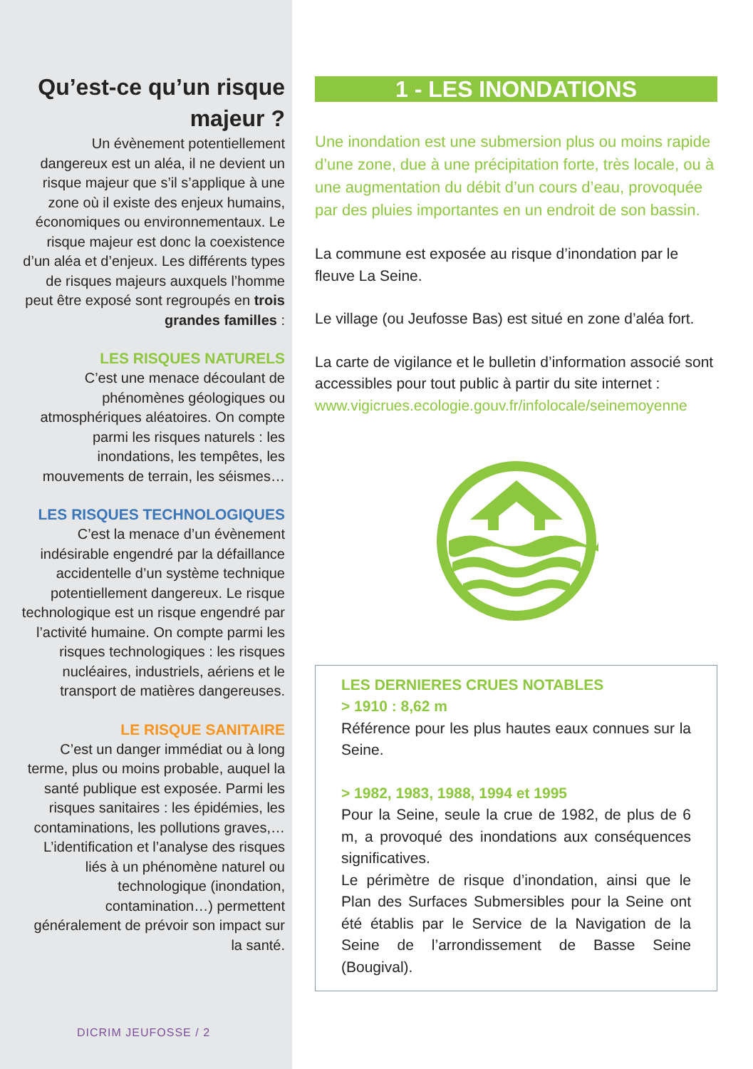Qu’est-ce qu’un risque majeur ?
Un évènement potentiellement dangereux est un aléa, il ne devient un risque majeur que s’il s’applique à une zone où il existe des enjeux humains, économiques ou environnementaux. Le risque majeur est donc la coexistence d’un aléa et d’enjeux. Les différents types de risques majeurs auxquels l’homme peut être exposé sont regroupés en trois grandes familles :
LES RISQUES NATURELS
C’est une menace découlant de phénomènes géologiques ou atmosphériques aléatoires. On compte parmi les risques naturels : les inondations, les tempêtes, les mouvements de terrain, les séismes…
LES RISQUES TECHNOLOGIQUES
C’est la menace d’un évènement indésirable engendré par la défaillance accidentelle d’un système technique potentiellement dangereux. Le risque technologique est un risque engendré par l’activité humaine. On compte parmi les risques technologiques : les risques nucléaires, industriels, aériens et le transport de matières dangereuses.
LE RISQUE SANITAIRE
C’est un danger immédiat ou à long terme, plus ou moins probable, auquel la santé publique est exposée. Parmi les risques sanitaires : les épidémies, les contaminations, les pollutions graves,… L’identification et l’analyse des risques liés à un phénomène naturel ou technologique (inondation, contamination…) permettent généralement de prévoir son impact sur la santé.
DICRIM JEUFOSSE / 2
1 - LES INONDATIONS
Une inondation est une submersion plus ou moins rapide d’une zone, due à une précipitation forte, très locale, ou à une augmentation du débit d’un cours d’eau, provoquée par des pluies importantes en un endroit de son bassin.
La commune est exposée au risque d’inondation par le fleuve La Seine.
Le village (ou Jeufosse Bas) est situé en zone d’aléa fort.
La carte de vigilance et le bulletin d’information associé sont accessibles pour tout public à partir du site internet : www.vigicrues.ecologie.gouv.fr/infolocale/seinemoyenne
LES DERNIERES CRUES NOTABLES
> 1910 : 8,62 m
Référence pour les plus hautes eaux connues sur la Seine.
> 1982, 1983, 1988, 1994 et 1995
Pour la Seine, seule la crue de 1982, de plus de 6 m, a provoqué des inondations aux conséquences significatives.
Le périmètre de risque d’inondation, ainsi que le Plan des Surfaces Submersibles pour la Seine ont été établis par le Service de la Navigation de la Seine de l’arrondissement de Basse Seine (Bougival).